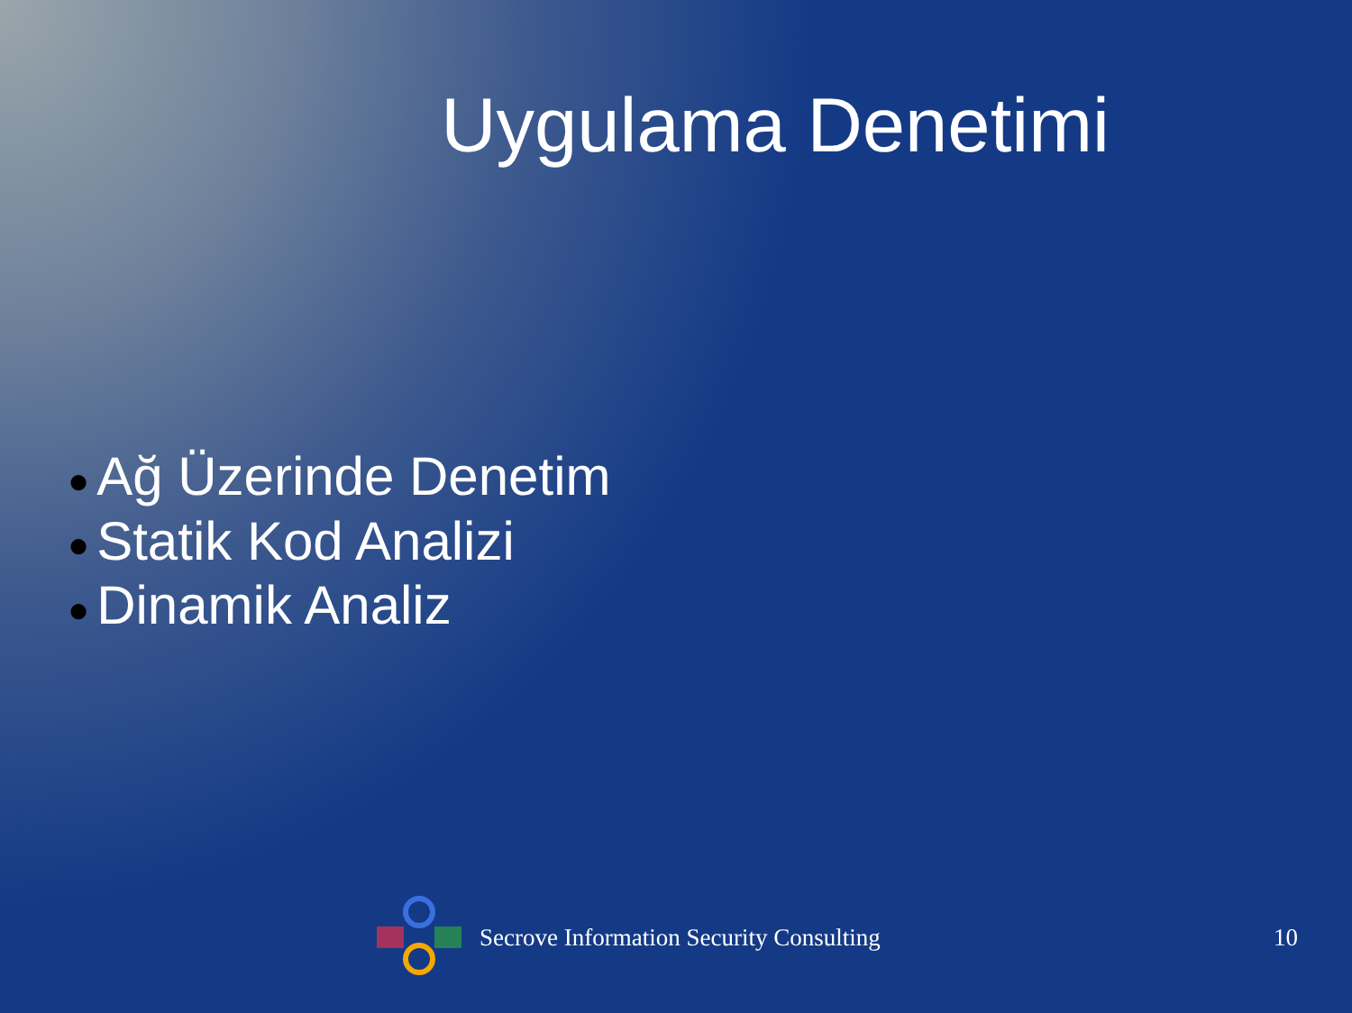Uygulama Denetimi
● Ağ Üzerinde Denetim
● Statik Kod Analizi
● Dinamik Analiz
Secrove Information Security Consulting 10